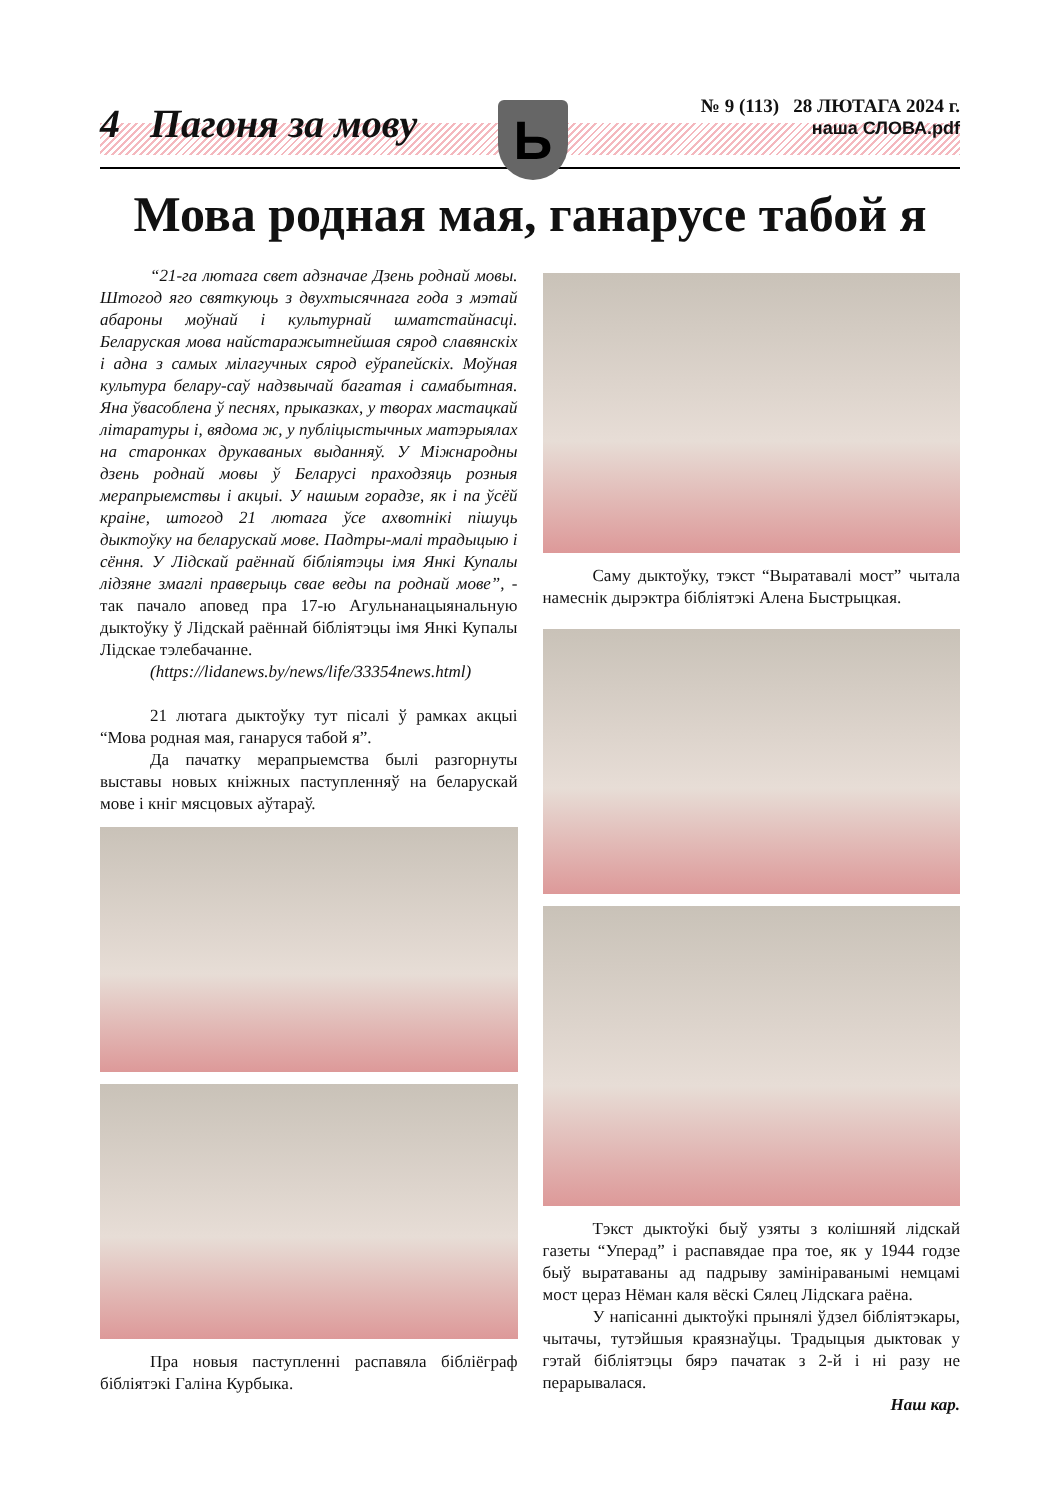Ь
4 Пагоня за мову
№ 9 (113) 28 ЛЮТАГА 2024 г.
наша СЛОВА.pdf
Мова родная мая, ганарусе табой я
“21-га лютага свет адзначае Дзень роднай мовы. Штогод яго святкуюць з двухтысячнага года з мэтай абароны моўнай і культурнай шматстайнасці. Беларуская мова найстаражытнейшая сярод славянскіх і адна з самых мілагучных сярод еўрапейскіх. Моўная культура белару-саў надзвычай багатая і самабытная. Яна ўвасоблена ў песнях, прыказках, у творах мастацкай літаратуры і, вядома ж, у публіцыстычных матэрыялах на старонках друкаваных выданняў. У Міжнародны дзень роднай мовы ў Беларусі праходзяць розныя мерапрыемствы і акцыі. У нашым горадзе, як і па ўсёй краіне, штогод 21 лютага ўсе ахвотнікі пішуць дыктоўку на беларускай мове. Падтры-малі традыцыю і сёння. У Лідскай раённай бібліятэцы імя Янкі Купалы лідзяне змаглі праверыць свае веды па роднай мове”, - так пачало аповед пра 17-ю Агульнанацыянальную дыктоўку ў Лідскай раённай бібліятэцы імя Янкі Купалы Лідскае тэлебачанне.
(https://lidanews.by/news/life/33354news.html)
21 лютага дыктоўку тут пісалі ў рамках акцыі “Мова родная мая, ганаруся табой я”.
Да пачатку мерапрыемства былі разгорнуты выставы новых кніжных паступленняў на беларускай мове і кніг мясцовых аўтараў.
Пра новыя паступленні распавяла бібліёграф бібліятэкі Галіна Курбыка.
Саму дыктоўку, тэкст “Выратавалі мост” чытала намеснік дырэктра бібліятэкі Алена Быстрыцкая.
Тэкст дыктоўкі быў узяты з колішняй лідскай газеты “Уперад” і распавядае пра тое, як у 1944 годзе быў выратаваны ад падрыву замініраванымі немцамі мост цераз Нёман каля вёскі Сялец Лідскага раёна.
У напісанні дыктоўкі прынялі ўдзел бібліятэкары, чытачы, тутэйшыя краязнаўцы. Традыцыя дыктовак у гэтай бібліятэцы бярэ пачатак з 2-й і ні разу не перарывалася.
Наш кар.